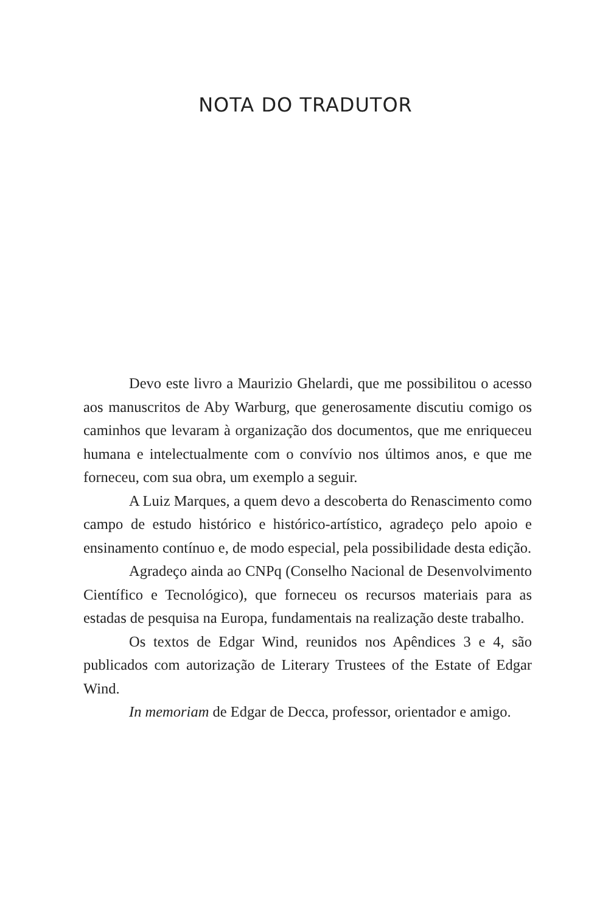NOTA DO TRADUTOR
Devo este livro a Maurizio Ghelardi, que me possibilitou o acesso aos manuscritos de Aby Warburg, que generosamente discutiu comigo os caminhos que levaram à organização dos documentos, que me enriqueceu humana e intelectualmente com o convívio nos últimos anos, e que me forneceu, com sua obra, um exemplo a seguir.
A Luiz Marques, a quem devo a descoberta do Renascimento como campo de estudo histórico e histórico-artístico, agradeço pelo apoio e ensinamento contínuo e, de modo especial, pela possibilidade desta edição.
Agradeço ainda ao CNPq (Conselho Nacional de Desenvolvimento Científico e Tecnológico), que forneceu os recursos materiais para as estadas de pesquisa na Europa, fundamentais na realização deste trabalho.
Os textos de Edgar Wind, reunidos nos Apêndices 3 e 4, são publicados com autorização de Literary Trustees of the Estate of Edgar Wind.
In memoriam de Edgar de Decca, professor, orientador e amigo.